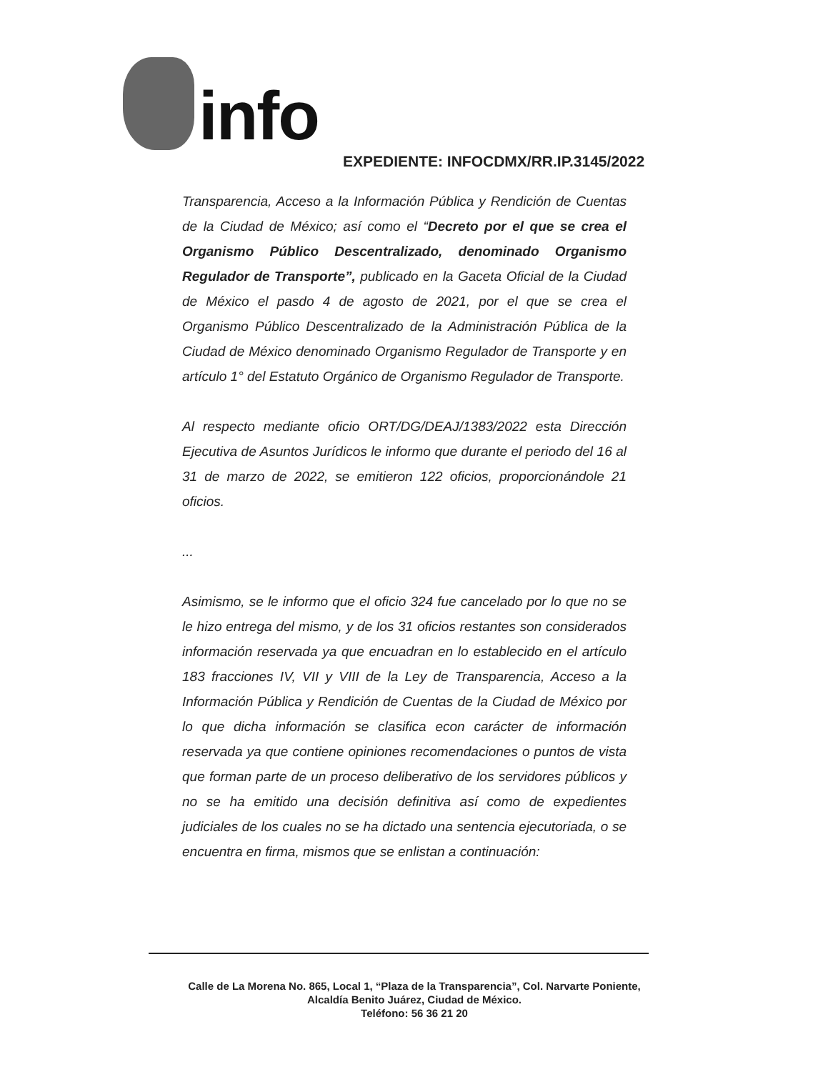info
EXPEDIENTE: INFOCDMX/RR.IP.3145/2022
Transparencia, Acceso a la Información Pública y Rendición de Cuentas de la Ciudad de México; así como el “Decreto por el que se crea el Organismo Público Descentralizado, denominado Organismo Regulador de Transporte”, publicado en la Gaceta Oficial de la Ciudad de México el pasdo 4 de agosto de 2021, por el que se crea el Organismo Público Descentralizado de la Administración Pública de la Ciudad de México denominado Organismo Regulador de Transporte y en artículo 1° del Estatuto Orgánico de Organismo Regulador de Transporte.
Al respecto mediante oficio ORT/DG/DEAJ/1383/2022 esta Dirección Ejecutiva de Asuntos Jurídicos le informo que durante el periodo del 16 al 31 de marzo de 2022, se emitieron 122 oficios, proporcionándole 21 oficios.
...
Asimismo, se le informo que el oficio 324 fue cancelado por lo que no se le hizo entrega del mismo, y de los 31 oficios restantes son considerados información reservada ya que encuadran en lo establecido en el artículo 183 fracciones IV, VII y VIII de la Ley de Transparencia, Acceso a la Información Pública y Rendición de Cuentas de la Ciudad de México por lo que dicha información se clasifica econ carácter de información reservada ya que contiene opiniones recomendaciones o puntos de vista que forman parte de un proceso deliberativo de los servidores públicos y no se ha emitido una decisión definitiva así como de expedientes judiciales de los cuales no se ha dictado una sentencia ejecutoriada, o se encuentra en firma, mismos que se enlistan a continuación:
Calle de La Morena No. 865, Local 1, “Plaza de la Transparencia”, Col. Narvarte Poniente,
Alcaldía Benito Juárez, Ciudad de México.
Teléfono: 56 36 21 20